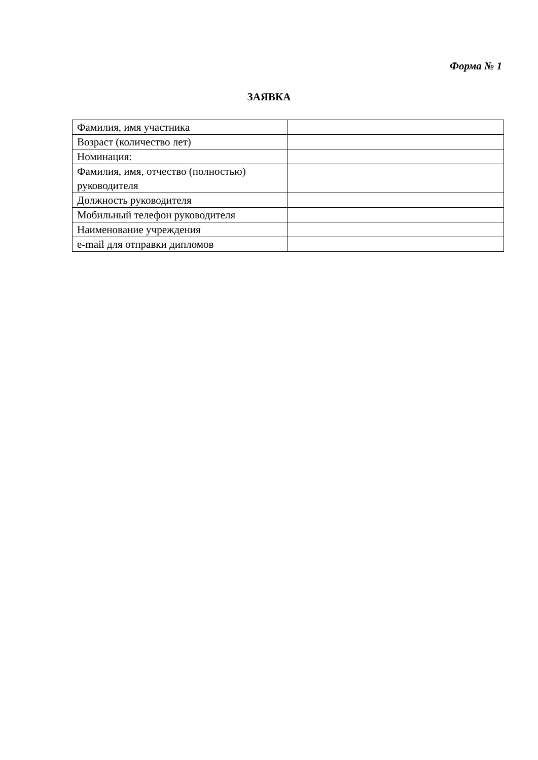Форма № 1
ЗАЯВКА
| Фамилия, имя участника | |
| Возраст (количество лет) | |
| Номинация: | |
| Фамилия, имя, отчество (полностью) руководителя | |
| Должность руководителя | |
| Мобильный телефон руководителя | |
| Наименование учреждения | |
| e-mail для отправки дипломов | |